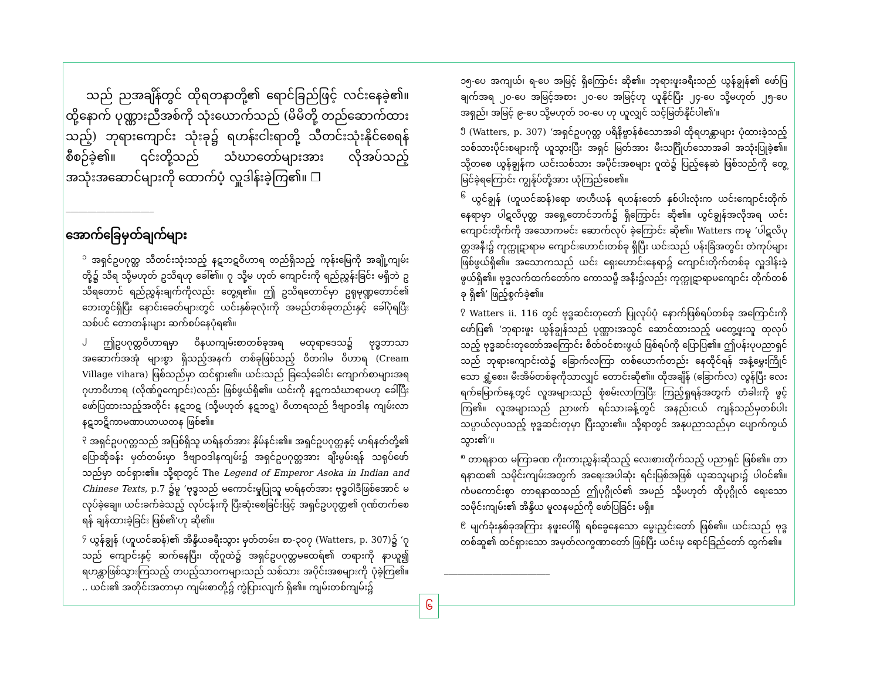သည် ညအချိန်တွင် ထိုရတနာတို့၏ ရောင်ခြည်ဖြင့် လင်းနေခဲ့၏။ ထို့နောက် ပုဏ္ဏားညီအစ်ကို သုံးယောက်သည် (မိမိတို့ တည်ဆောက်ထားသည့်) ဘုရားကျောင်း သုံးခု၌ ရဟန်းငါးရာတို့ သီတင်းသုံးနိုင်စေရန် စီစဉ်ခဲ့၏။ ၎င်းတို့သည် သံဃာတော်များအား လိုအပ်သည့် အသုံးအဆောင်များကို ထောက်ပံ့ လှူဒါန်းခဲ့ကြ၏။ ❐
____________________
အောက်ခြေမှတ်ချက်များ
<sup>၁</sup> အရှင်ဥပဂုတ္တ သီတင်းသုံးသည့် နဋဘဋဝိဟာရ တည်ရှိသည့် ကုန်းမြေကို အချို့ကျမ်းတို့၌ သိရ သို့မဟုတ် ဥသိရဟု ခေါ်၏။ ဂူ သို့မ ဟုတ် ကျောင်းကို ရည်ညွှန်းခြင်း မရှိဘဲ ဥသိရတောင် ရည်ညွှန်းချက်ကိုလည်း တွေ့ရ၏။ ဤ ဥသိရတောင်မှာ ဥရုမုဏ္ဍတောင်၏ ဘေးတွင်ရှိပြီး နောင်းခေတ်များတွင် ယင်းနှစ်ခုလုံးကို အမည်တစ်ခုတည်းနှင့် ခေါ်ပုံရပြီး သစ်ပင် တောတန်းများ ဆက်စပ်နေပုံရ၏။
<sup>၂</sup> ဤဥပဂုတ္တဝိဟာရမှာ ဝိနယကျမ်းစာတစ်ခုအရ မထုရာဒေသ၌ ဗုဒ္ဓဘာသာ အဆောက်အအုံ များစွာ ရှိသည့်အနက် တစ်ခုဖြစ်သည့် ဝိတဂါမ ဝိဟာရ (Cream Village vihara) ဖြစ်သည်မှာ ထင်ရှား၏။ ယင်းသည် ခြင်္သေ့ခေါင်း ကျောက်စာများအရ ဂုဟာဝိဟာရ (လိုဏ်ဂူကျောင်း)လည်း ဖြစ်ဖွယ်ရှိ၏။ ယင်းကို နဋ္ဋကသံဃာရာမဟု ခေါ်ပြီး ဖော်ပြထားသည့်အတိုင်း နဋဘဋ (သို့မဟုတ် နဋဘဋ္ဋ) ဝိဟာရသည် ဒိဗျာဝဒါန ကျမ်းလာ နဋဘဋိကာမဏာယာယတန ဖြစ်၏။
<sup>၃</sup> အရှင်ဥပဂုတ္တသည် အပြစ်ရှိသူ မာရ်နတ်အား နှိမ်နင်း၏။ အရှင်ဥပဂုတ္တနှင့် မာရ်နတ်တို့၏ ပြောဆိုခန်း မှတ်တမ်းမှာ ဒိဗျာဝဒါနကျမ်း၌ အရှင်ဥပဂုတ္တအား ချီးမွမ်းရန် သရုပ်ဖော်သည်မှာ ထင်ရှား၏။ သို့ရာတွင် The Legend of Emperor Asoka in Indian and Chinese Texts, p.7 ၌မူ ‘ဗုဒ္ဓသည် မကောင်းမှုပြုသူ မာရ်နတ်အား ဗုဒ္ဓဝါဒီဖြစ်အောင် မလုပ်ခဲ့ချေ။ ယင်းခက်ခဲသည့် လုပ်ငန်းကို ပြီးဆုံးစေခြင်းဖြင့် အရှင်ဥပဂုတ္တ၏ ဂုဏ်တက်စေရန် ချန်ထားခဲ့ခြင်း ဖြစ်၏’ဟု ဆို၏။
<sup>၄</sup> ယွန်ချွန် (ဟူယင်ဆန်)၏ အိန္ဒိယခရီးသွား မှတ်တမ်း၊ စာ-၃၀၇ (Watters, p. 307)၌ ‘ဂူသည် ကျောင်းနှင့် ဆက်နေပြီး၊ ထိုဂူထဲ၌ အရှင်ဥပဂုတ္တမထေရ်၏ တရားကို နာယူ၍ ရဟန္တာဖြစ်သွားကြသည့် တပည့်သာဝကများသည် သစ်သား အပိုင်းအစများကို ပုံခဲ့ကြ၏။ .. ယင်း၏ အတိုင်းအတာမှာ ကျမ်းစာတို့၌ ကွဲပြားလျက် ရှိ၏။ ကျမ်းတစ်ကျမ်း၌
၁၅-ပေ အကျယ်၊ ရ-ပေ အမြင့် ရှိကြောင်း ဆို၏။ ဘုရားဖူးခရီးသည် ယွန်ချွန်၏ ဖော်ပြချက်အရ ၂၀-ပေ အမြင့်အစား ၂၀-ပေ အမြင့်ဟု ယူနိုင်ပြီး ၂၄-ပေ သို့မဟုတ် ၂၅-ပေ အရှည်၊ အမြင့် ၉-ပေ သို့မဟုတ် ၁၀-ပေ ဟု ယူလျှင် သင့်မြတ်နိုင်ပါ၏’။
<sup>၅</sup> (Watters, p. 307) ‘အရှင်ဥပဂုတ္တ ပရိနိဗ္ဗာန်စံသောအခါ ထိုရဟန္တာများ ပုံထားခဲ့သည့် သစ်သားပိုင်းစများကို ယူသွားပြီး အရှင် မြတ်အား မီးသင်္ဂြိုဟ်သောအခါ အသုံးပြုခဲ့၏။ သို့တစေ ယွန်ချွန်က ယင်းသစ်သား အပိုင်းအစများ ဂူထဲ၌ ပြည့်နေဆဲ ဖြစ်သည်ကို တွေ့မြင်ခဲ့ရကြောင်း ကျွန်ုပ်တို့အား ယုံကြည်စေ၏။
<sup>၆</sup> ယွင်ချွန် (ဟူယင်ဆန်)ရော ဖာဟီယန် ရဟန်းတော် နှစ်ပါးလုံးက ယင်းကျောင်းတိုက် နေရာမှာ ပါဋလိပုတ္တ အရှေ့တောင်ဘက်၌ ရှိကြောင်း ဆို၏။ ယွင်ချွန်အလိုအရ ယင်းကျောင်းတိုက်ကို အသောကမင်း ဆောက်လုပ် ခဲ့ကြောင်း ဆို၏။ Watters ကမူ ‘ပါဋလိပုတ္တအနီး၌ ကုက္ကုဋာရာမ ကျောင်းဟောင်းတစ်ခု ရှိပြီး ယင်းသည် ပန်းခြံအတွင်း တဲကုပ်များ ဖြစ်ဖွယ်ရှိ၏။ အသောကသည် ယင်း ရှေးဟောင်းနေရာ၌ ကျောင်းတိုက်တစ်ခု လှူဒါန်းခဲ့ဖွယ်ရှိ၏။ ဗုဒ္ဓလက်ထက်တော်က ကောသမ္ဗီ အနီး၌လည်း ကုက္ကုဋာရာမကျောင်း တိုက်တစ်ခု ရှိ၏’ ဖြည့်စွက်ခဲ့၏။
<sup>၇</sup> Watters ii. 116 တွင် ဗုဒ္ဓဆင်းတုတော် ပြုလုပ်ပုံ နောက်ဖြစ်ရပ်တစ်ခု အကြောင်းကို ဖော်ပြ၏ ‘ဘုရားဖူး ယွန်ချွန်သည် ပုဏ္ဏားအသွင် ဆောင်ထားသည့် မတွေ့ဖူးသူ ထုလုပ်သည့် ဗုဒ္ဓဆင်းတုတော်အကြောင်း စိတ်ဝင်စားဖွယ် ဖြစ်ရပ်ကို ပြောပြ၏။ ဤပန်းပုပညာရှင်သည် ဘုရားကျောင်းထဲ၌ ခြောက်လကြာ တစ်ယောက်တည်း နေထိုင်ရန် အနံ့မွှေးကြိုင်သော ရွှံ့စေး၊ မီးအိမ်တစ်ခုကိုသာလျှင် တောင်းဆို၏။ ထိုအချိန် (ခြောက်လ) လွန်ပြီး လေးရက်မြောက်နေ့တွင် လူအများသည် စုံစမ်းလာကြပြီး ကြည့်ရှုရန်အတွက် တံခါးကို ဖွင့်ကြ၏။ လူအများသည် ညာဖက် ရင်သားခန့်တွင် အနည်းငယ် ကျန်သည်မှတစ်ပါး သပ္ပာယ်လှပသည့် ဗုဒ္ဓဆင်းတုမှာ ပြီးသွား၏။ သို့ရာတွင် အနုပညာသည်မှာ ပျောက်ကွယ်သွား၏’။
<sup>၈</sup> တာရနာထ မကြာခဏ ကိုးကားညွှန်းဆိုသည့် လေးစားထိုက်သည့် ပညာရှင် ဖြစ်၏။ တာရနာထ၏ သမိုင်းကျမ်းအတွက် အရေးအပါဆုံး ရင်းမြစ်အဖြစ် ယူဆသူများ၌ ပါဝင်၏။ ကံမကောင်းစွာ တာရနာထသည် ဤပုဂ္ဂိုလ်၏ အမည် သို့မဟုတ် ထိုပုဂ္ဂိုလ် ရေးသော သမိုင်းကျမ်း၏ အိန္ဒိယ မူလနမည်ကို ဖော်ပြခြင်း မရှိ။
<sup>၉</sup> မျက်ခုံးနှစ်ခုအကြား နဖူးပေါ်ရှိ ရစ်ခွေနေသော မွေးညှင်းတော် ဖြစ်၏။ ယင်းသည် ဗုဒ္ဓတစ်ဆူ၏ ထင်ရှားသော အမှတ်လက္ခဏာတော် ဖြစ်ပြီး ယင်းမှ ရောင်ခြည်တော် ထွက်၏။
________________________
၆